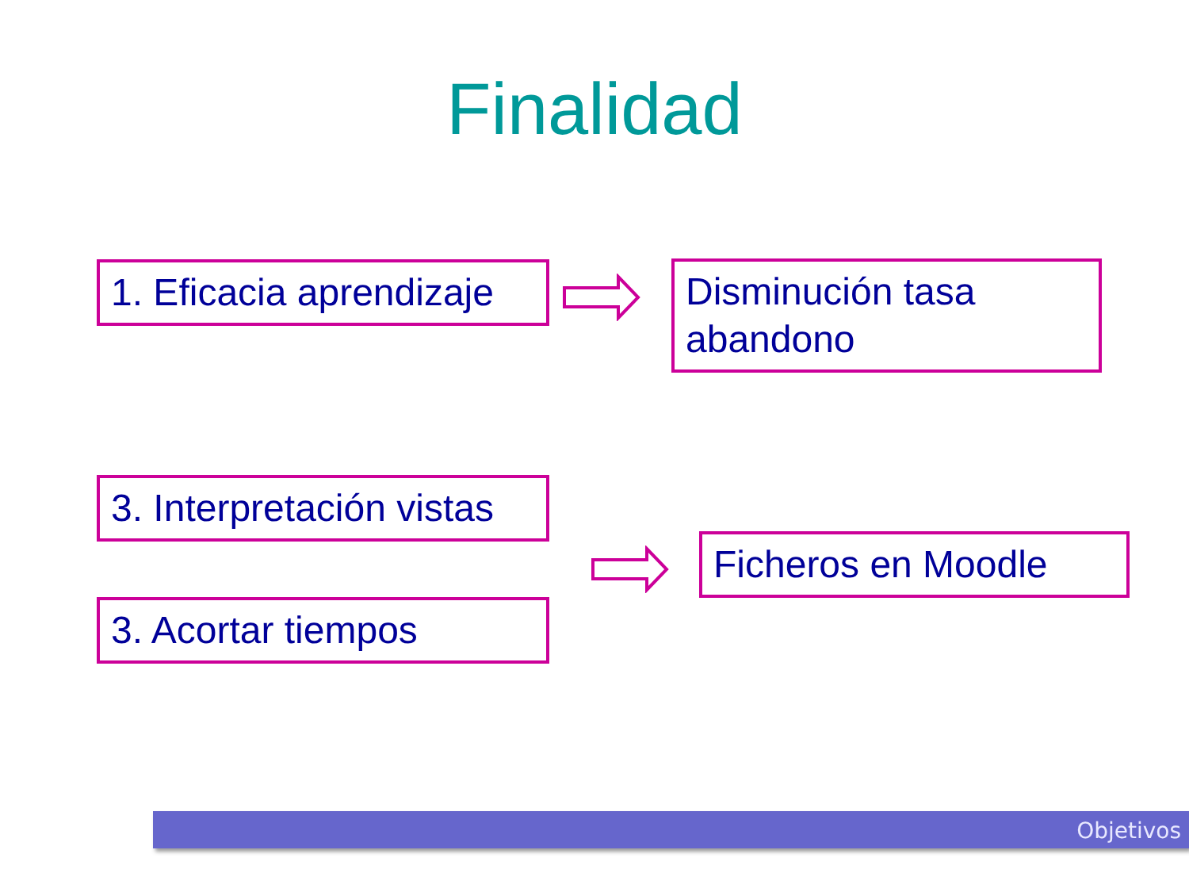Finalidad
1. Eficacia aprendizaje
Disminución tasa abandono
3. Interpretación vistas
Ficheros en Moodle
3. Acortar tiempos
Objetivos